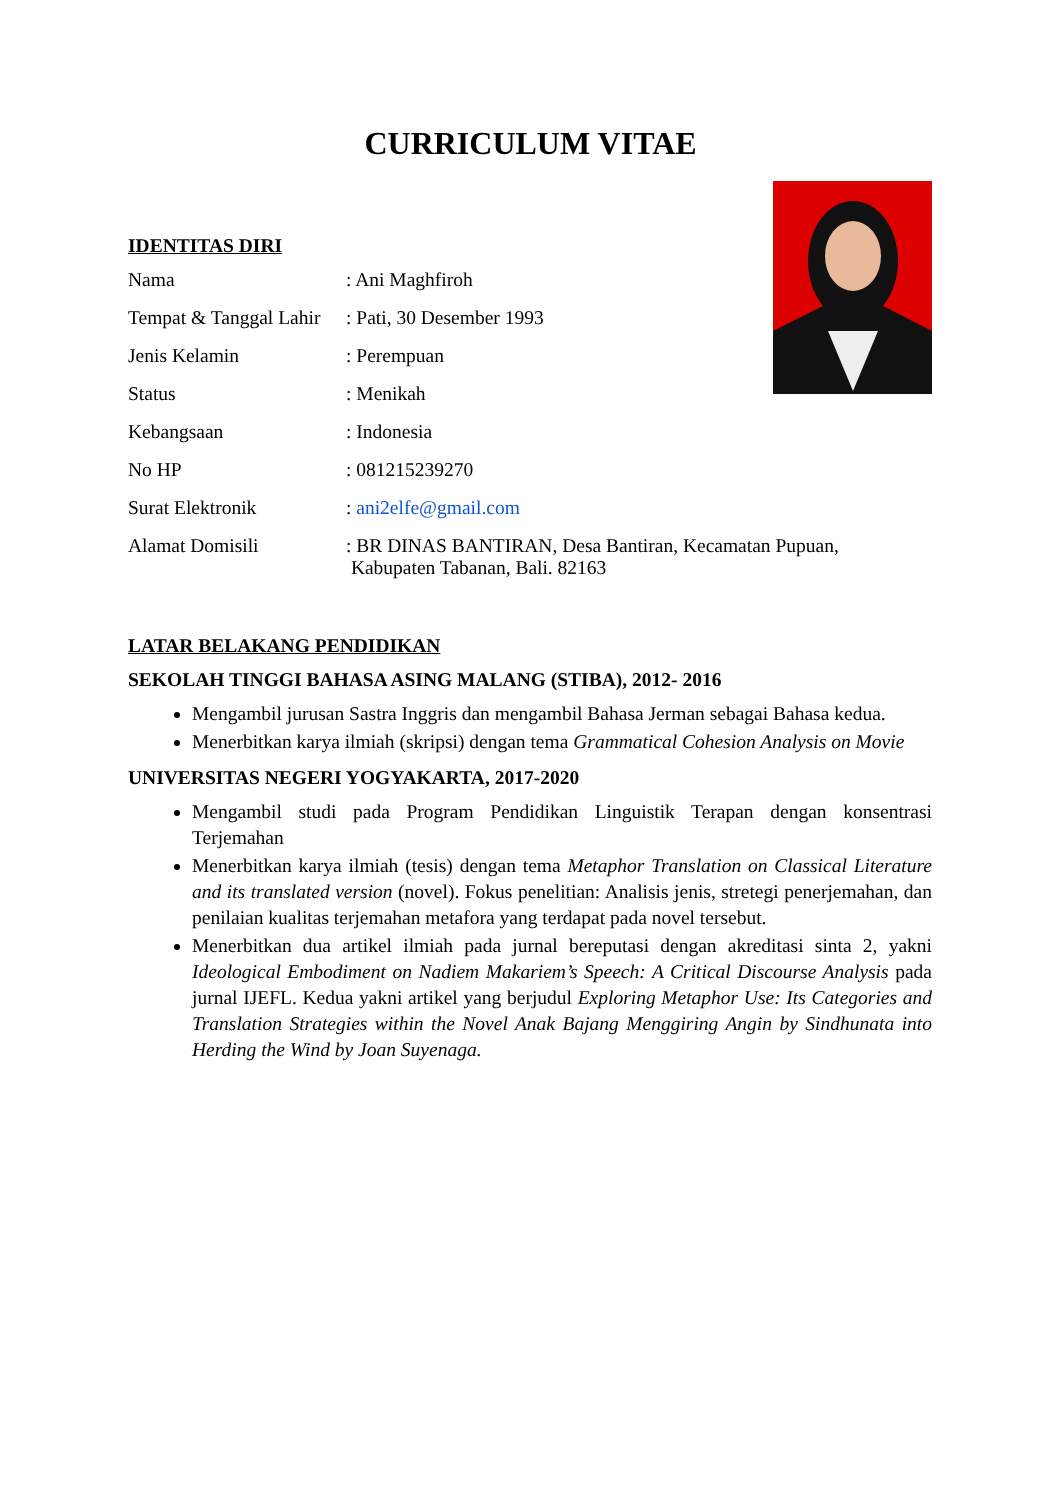CURRICULUM VITAE
IDENTITAS DIRI
| Nama | : Ani Maghfiroh |
| Tempat & Tanggal Lahir | : Pati, 30 Desember 1993 |
| Jenis Kelamin | : Perempuan |
| Status | : Menikah |
| Kebangsaan | : Indonesia |
| No HP | : 081215239270 |
| Surat Elektronik | : ani2elfe@gmail.com |
| Alamat Domisili | : BR DINAS BANTIRAN, Desa Bantiran, Kecamatan Pupuan, Kabupaten Tabanan, Bali. 82163 |
LATAR BELAKANG PENDIDIKAN
SEKOLAH TINGGI BAHASA ASING MALANG (STIBA), 2012- 2016
Mengambil jurusan Sastra Inggris dan mengambil Bahasa Jerman sebagai Bahasa kedua.
Menerbitkan karya ilmiah (skripsi) dengan tema Grammatical Cohesion Analysis on Movie
UNIVERSITAS NEGERI YOGYAKARTA, 2017-2020
Mengambil studi pada Program Pendidikan Linguistik Terapan dengan konsentrasi Terjemahan
Menerbitkan karya ilmiah (tesis) dengan tema Metaphor Translation on Classical Literature and its translated version (novel). Fokus penelitian: Analisis jenis, stretegi penerjemahan, dan penilaian kualitas terjemahan metafora yang terdapat pada novel tersebut.
Menerbitkan dua artikel ilmiah pada jurnal bereputasi dengan akreditasi sinta 2, yakni Ideological Embodiment on Nadiem Makariem’s Speech: A Critical Discourse Analysis pada jurnal IJEFL. Kedua yakni artikel yang berjudul Exploring Metaphor Use: Its Categories and Translation Strategies within the Novel Anak Bajang Menggiring Angin by Sindhunata into Herding the Wind by Joan Suyenaga.